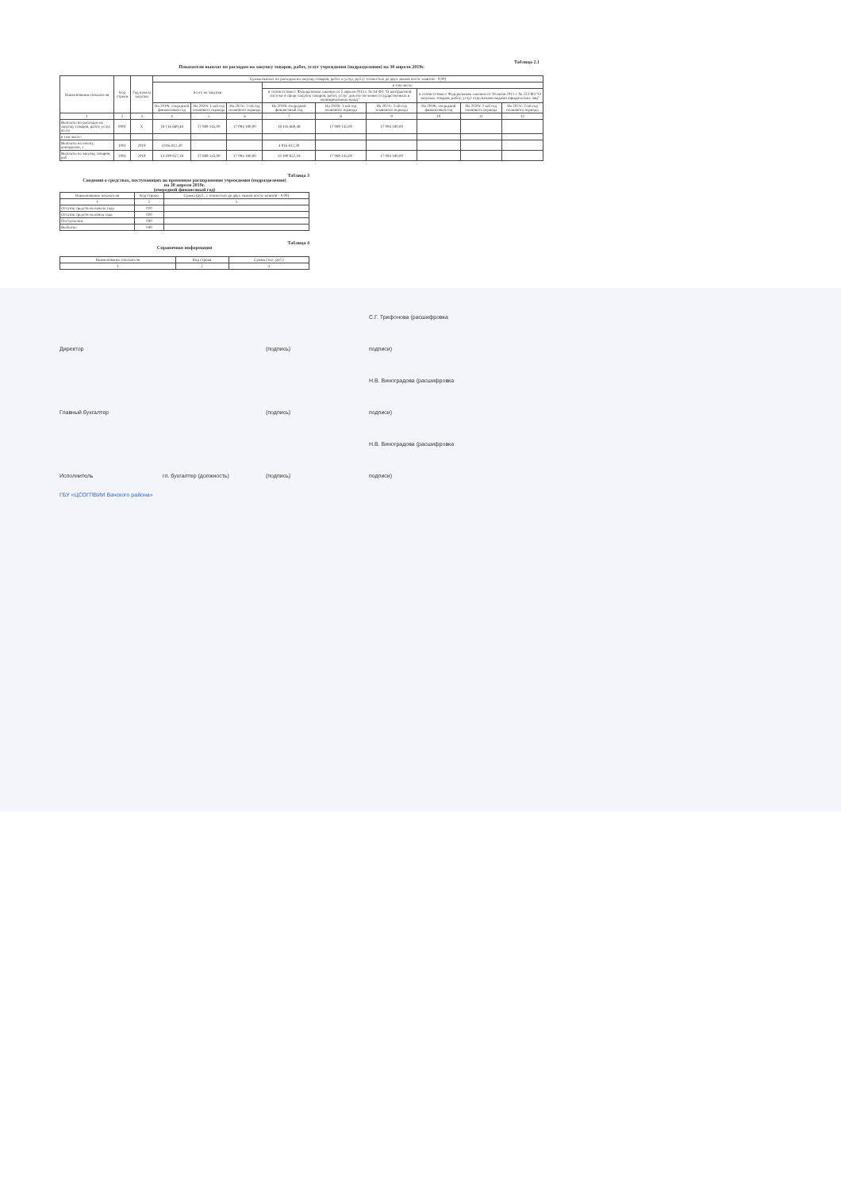Таблица 2.1
Показатели выплат по расходам на закупку товаров, работ, услуг учреждения (подразделения) на 30 апреля 2019г.
| Наименование показателя | Код строки | Год начала закупки | Сумма выплат по расходам на закупку товаров, работ и услуг, руб (с точностью до двух знаков после запятой - 0,00) | | | | | | | | |
| --- | --- | --- | --- | --- | --- | --- | --- | --- | --- | --- | --- |
| | | | всего на закупки | | | в том числе: | | | | | |
| | | | | | | в соответствии с Федеральным законом от 5 апреля 2013 г. № 44-ФЗ "О контрактной системе в сфере закупок товаров, работ, услуг для обеспечения государственных и муниципальных нужд" | | | в соответствии с Федеральным законом от 18 июля 2011 г. № 223-ФЗ "О закупках товаров, работ, услуг отдельными видами юридических лиц" | | |
| | | | На 2019г. очередной финансовый год | На 2020г. 1-ый год планового периода | На 2021г. 2-ой год планового периода | На 2019г. очередной финансовый год | На 2020г. 1-ый год планового периода | На 2021г. 2-ой год планового периода | На 2019г. очередной финансовый год | На 2020г. 1-ый год планового периода | На 2021г. 2-ой год планового периода |
| 1 | 2 | 3 | 4 | 5 | 6 | 7 | 8 | 9 | 10 | 11 | 12 |
| Выплаты по расходам на закупку товаров, работ, услуг всего | 0001 | X | 18 116 669,48 | 17 089 145,00 | 17 094 180,00 | 18 116 669,48 | 17 089 145,00 | 17 094 180,00 | | | |
| в том числе: | | | | | | | | | | | |
| Выплаты на оплату контрактов, з | 1001 | 2019 | 4 916 812,30 | | | 4 916 812,30 | | | | | |
| Выплаты на закупку товаров, раб | 2001 | 2019 | 13 199 857,18 | 17 089 145,00 | 17 094 180,00 | 13 199 857,18 | 17 089 145,00 | 17 094 180,00 | | | |
Таблица 3
Сведения о средствах, поступающих во временное распоряжение учреждения (подразделения)
на 30 апреля 2019г.
(очередной финансовый год)
| Наименование показателя | Код строки | Сумма (руб., с точностью до двух знаков после запятой - 0,00) |
| --- | --- | --- |
| 1 | 2 | 3 |
| Остаток средств на начало года | 010 | |
| Остаток средств на конец года | 020 | |
| Поступление | 030 | |
| Выбытие | 040 | |
Таблица 4
Справочная информация
| Наименование показателя | Код строки | Сумма (тыс. руб.) |
| --- | --- | --- |
| 1 | 2 | 3 |
Директор (подпись) С.Г. Трифонова (расшифровка подписи)
Главный бухгалтер (подпись) Н.В. Виноградова (расшифровка подписи)
Исполнитель гл. бухгалтер (должность) (подпись) Н.В. Виноградова (расшифровка подписи)
ГБУ «ЦСОГПВИИ Вачского района»